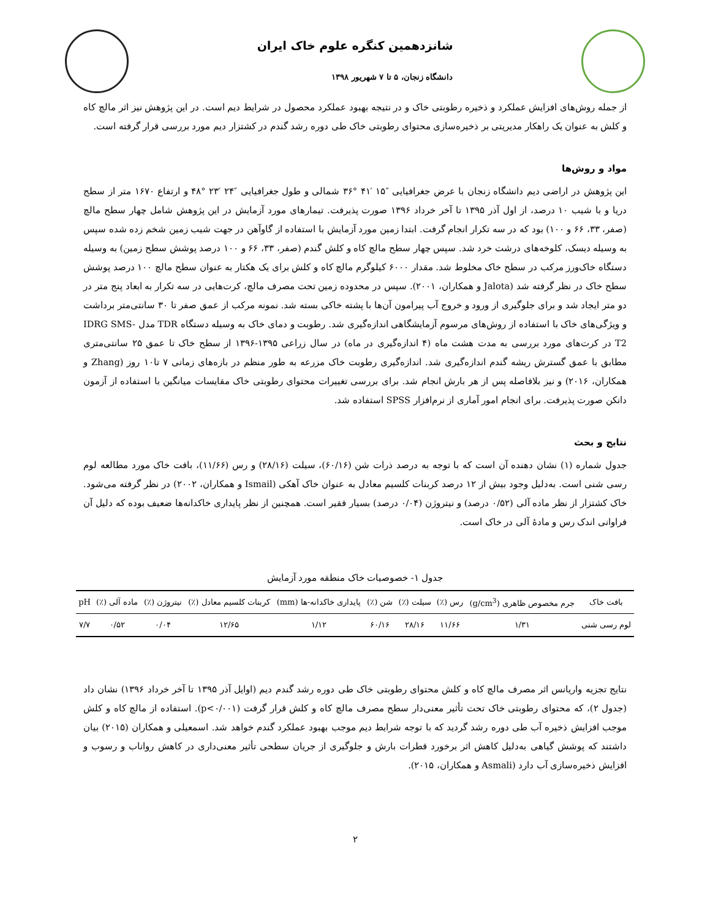شانزدهمین کنگره علوم خاک ایران
دانشگاه زنجان، ۵ تا ۷ شهریور ۱۳۹۸
از جمله روش‌های افزایش عملکرد و ذخیره رطوبتی خاک و در نتیجه بهبود عملکرد محصول در شرایط دیم است. در این پژوهش نیز اثر مالچ کاه و کلش به عنوان یک راهکار مدیریتی بر ذخیره‌سازی محتوای رطوبتی خاک طی دوره رشد گندم در کشتزار دیم مورد بررسی قرار گرفته است.
مواد و روش‌ها
این پژوهش در اراضی دیم دانشگاه زنجان با عرض جغرافیایی ″۱۵ ′۴۱ °۳۶ شمالی و طول جغرافیایی ″۲۴ ′۲۳ °۴۸ و ارتفاع ۱۶۷۰ متر از سطح دریا و با شیب ۱۰ درصد، از اول آذر ۱۳۹۵ تا آخر خرداد ۱۳۹۶ صورت پذیرفت. تیمارهای مورد آزمایش در این پژوهش شامل چهار سطح مالچ (صفر، ۳۳، ۶۶ و ۱۰۰) بود که در سه تکرار انجام گرفت. ابتدا زمین مورد آزمایش با استفاده از گاوآهن در جهت شیب زمین شخم زده شده سپس به وسیله دیسک، کلوخه‌های درشت خرد شد. سپس چهار سطح مالچ کاه و کلش گندم (صفر، ۳۳، ۶۶ و ۱۰۰ درصد پوشش سطح زمین) به وسیله دستگاه خاک‌ورز مرکب در سطح خاک مخلوط شد. مقدار ۶۰۰۰ کیلوگرم مالچ کاه و کلش برای یک هکتار به عنوان سطح مالچ ۱۰۰ درصد پوشش سطح خاک در نظر گرفته شد (Jalota و همکاران، ۲۰۰۱). سپس در محدوده زمین تحت مصرف مالچ، کرت‌هایی در سه تکرار به ابعاد پنج متر در دو متر ایجاد شد و برای جلوگیری از ورود و خروج آب پیرامون آن‌ها با پشته خاکی بسته شد. نمونه مرکب از عمق صفر تا ۳۰ سانتی‌متر برداشت و ویژگی‌های خاک با استفاده از روش‌های مرسوم آزمایشگاهی اندازه‌گیری شد. رطوبت و دمای خاک به وسیله دستگاه TDR مدل IDRG SMS-T2 در کرت‌های مورد بررسی به مدت هشت ماه (۴ اندازه‌گیری در ماه) در سال زراعی ۱۳۹۵-۱۳۹۶ از سطح خاک تا عمق ۲۵ سانتی‌متری مطابق با عمق گسترش ریشه گندم اندازه‌گیری شد. اندازه‌گیری رطوبت خاک مزرعه به طور منظم در بازه‌های زمانی ۷ تا۱۰ روز (Zhang و همکاران، ۲۰۱۶) و نیز بلافاصله پس از هر بارش انجام شد. برای بررسی تغییرات محتوای رطوبتی خاک مقایسات میانگین با استفاده از آزمون دانکن صورت پذیرفت. برای انجام امور آماری از نرم‌افزار SPSS استفاده شد.
نتایج و بحث
جدول شماره (۱) نشان دهنده آن است که با توجه به درصد ذرات شن (۶۰/۱۶)، سیلت (۲۸/۱۶) و رس (۱۱/۶۶)، بافت خاک مورد مطالعه لوم رسی شنی است. به‌دلیل وجود بیش از ۱۲ درصد کربنات کلسیم معادل به عنوان خاک آهکی (Ismail و همکاران، ۲۰۰۲) در نظر گرفته می‌شود. خاک کشتزار از نظر ماده آلی (۰/۵۲ درصد) و نیتروژن (۰/۰۴ درصد) بسیار فقیر است. همچنین از نظر پایداری خاکدانه‌ها ضعیف بوده که دلیل آن فراوانی اندک رس و مادهٔ آلی در خاک است.
جدول ۱- خصوصیات خاک منطقه مورد آزمایش
| بافت خاک | جرم مخصوص ظاهری (g/cm<sup>3</sup>) | رس (٪) | سیلت (٪) | شن (٪) | پایداری خاکدانه-ها (mm) | کربنات کلسیم معادل (٪) | نیتروژن (٪) | ماده آلی (٪) | pH |
| --- | --- | --- | --- | --- | --- | --- | --- | --- | --- |
| لوم رسی شنی | ۱/۳۱ | ۱۱/۶۶ | ۲۸/۱۶ | ۶۰/۱۶ | ۱/۱۲ | ۱۲/۶۵ | ۰/۰۴ | ۰/۵۲ | ۷/۷ |
نتایج تجزیه واریانس اثر مصرف مالچ کاه و کلش محتوای رطوبتی خاک طی دوره رشد گندم دیم (اوایل آذر ۱۳۹۵ تا آخر خرداد ۱۳۹۶) نشان داد (جدول ۲)، که محتوای رطوبتی خاک تحت تأثیر معنی‌دار سطح مصرف مالچ کاه و کلش قرار گرفت (p<۰/۰۰۱). استفاده از مالچ کاه و کلش موجب افزایش ذخیره آب طی دوره رشد گردید که با توجه شرایط دیم موجب بهبود عملکرد گندم خواهد شد. اسمعیلی و همکاران (۲۰۱۵) بیان داشتند که پوشش گیاهی به‌دلیل کاهش اثر برخورد قطرات بارش و جلوگیری از جریان سطحی تأثیر معنی‌داری در کاهش رواناب و رسوب و افزایش ذخیره‌سازی آب دارد (Asmali و همکاران، ۲۰۱۵).
۲